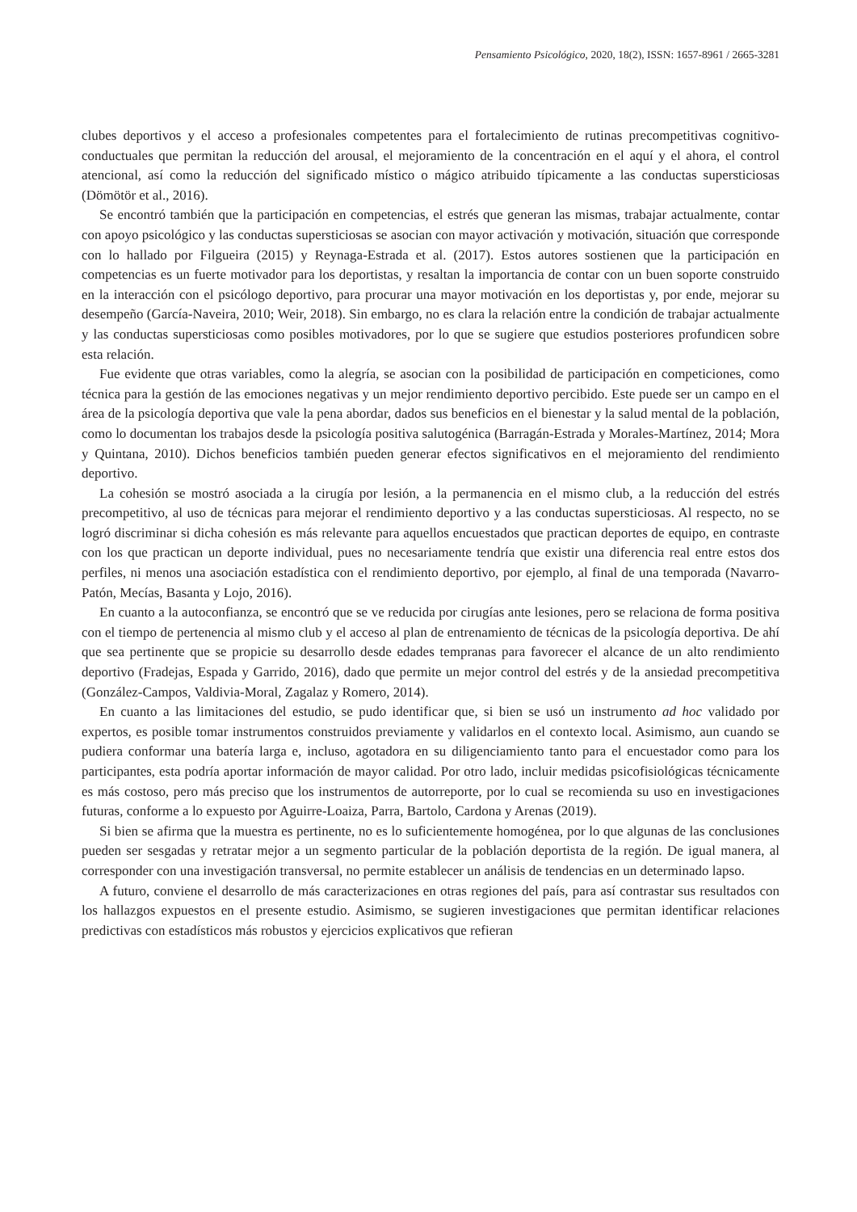Pensamiento Psicológico, 2020, 18(2), ISSN: 1657-8961 / 2665-3281
clubes deportivos y el acceso a profesionales competentes para el fortalecimiento de rutinas precompetitivas cognitivo-conductuales que permitan la reducción del arousal, el mejoramiento de la concentración en el aquí y el ahora, el control atencional, así como la reducción del significado místico o mágico atribuido típicamente a las conductas supersticiosas (Dömötör et al., 2016).
Se encontró también que la participación en competencias, el estrés que generan las mismas, trabajar actualmente, contar con apoyo psicológico y las conductas supersticiosas se asocian con mayor activación y motivación, situación que corresponde con lo hallado por Filgueira (2015) y Reynaga-Estrada et al. (2017). Estos autores sostienen que la participación en competencias es un fuerte motivador para los deportistas, y resaltan la importancia de contar con un buen soporte construido en la interacción con el psicólogo deportivo, para procurar una mayor motivación en los deportistas y, por ende, mejorar su desempeño (García-Naveira, 2010; Weir, 2018). Sin embargo, no es clara la relación entre la condición de trabajar actualmente y las conductas supersticiosas como posibles motivadores, por lo que se sugiere que estudios posteriores profundicen sobre esta relación.
Fue evidente que otras variables, como la alegría, se asocian con la posibilidad de participación en competiciones, como técnica para la gestión de las emociones negativas y un mejor rendimiento deportivo percibido. Este puede ser un campo en el área de la psicología deportiva que vale la pena abordar, dados sus beneficios en el bienestar y la salud mental de la población, como lo documentan los trabajos desde la psicología positiva salutogénica (Barragán-Estrada y Morales-Martínez, 2014; Mora y Quintana, 2010). Dichos beneficios también pueden generar efectos significativos en el mejoramiento del rendimiento deportivo.
La cohesión se mostró asociada a la cirugía por lesión, a la permanencia en el mismo club, a la reducción del estrés precompetitivo, al uso de técnicas para mejorar el rendimiento deportivo y a las conductas supersticiosas. Al respecto, no se logró discriminar si dicha cohesión es más relevante para aquellos encuestados que practican deportes de equipo, en contraste con los que practican un deporte individual, pues no necesariamente tendría que existir una diferencia real entre estos dos perfiles, ni menos una asociación estadística con el rendimiento deportivo, por ejemplo, al final de una temporada (Navarro-Patón, Mecías, Basanta y Lojo, 2016).
En cuanto a la autoconfianza, se encontró que se ve reducida por cirugías ante lesiones, pero se relaciona de forma positiva con el tiempo de pertenencia al mismo club y el acceso al plan de entrenamiento de técnicas de la psicología deportiva. De ahí que sea pertinente que se propicie su desarrollo desde edades tempranas para favorecer el alcance de un alto rendimiento deportivo (Fradejas, Espada y Garrido, 2016), dado que permite un mejor control del estrés y de la ansiedad precompetitiva (González-Campos, Valdivia-Moral, Zagalaz y Romero, 2014).
En cuanto a las limitaciones del estudio, se pudo identificar que, si bien se usó un instrumento ad hoc validado por expertos, es posible tomar instrumentos construidos previamente y validarlos en el contexto local. Asimismo, aun cuando se pudiera conformar una batería larga e, incluso, agotadora en su diligenciamiento tanto para el encuestador como para los participantes, esta podría aportar información de mayor calidad. Por otro lado, incluir medidas psicofisiológicas técnicamente es más costoso, pero más preciso que los instrumentos de autorreporte, por lo cual se recomienda su uso en investigaciones futuras, conforme a lo expuesto por Aguirre-Loaiza, Parra, Bartolo, Cardona y Arenas (2019).
Si bien se afirma que la muestra es pertinente, no es lo suficientemente homogénea, por lo que algunas de las conclusiones pueden ser sesgadas y retratar mejor a un segmento particular de la población deportista de la región. De igual manera, al corresponder con una investigación transversal, no permite establecer un análisis de tendencias en un determinado lapso.
A futuro, conviene el desarrollo de más caracterizaciones en otras regiones del país, para así contrastar sus resultados con los hallazgos expuestos en el presente estudio. Asimismo, se sugieren investigaciones que permitan identificar relaciones predictivas con estadísticos más robustos y ejercicios explicativos que refieran